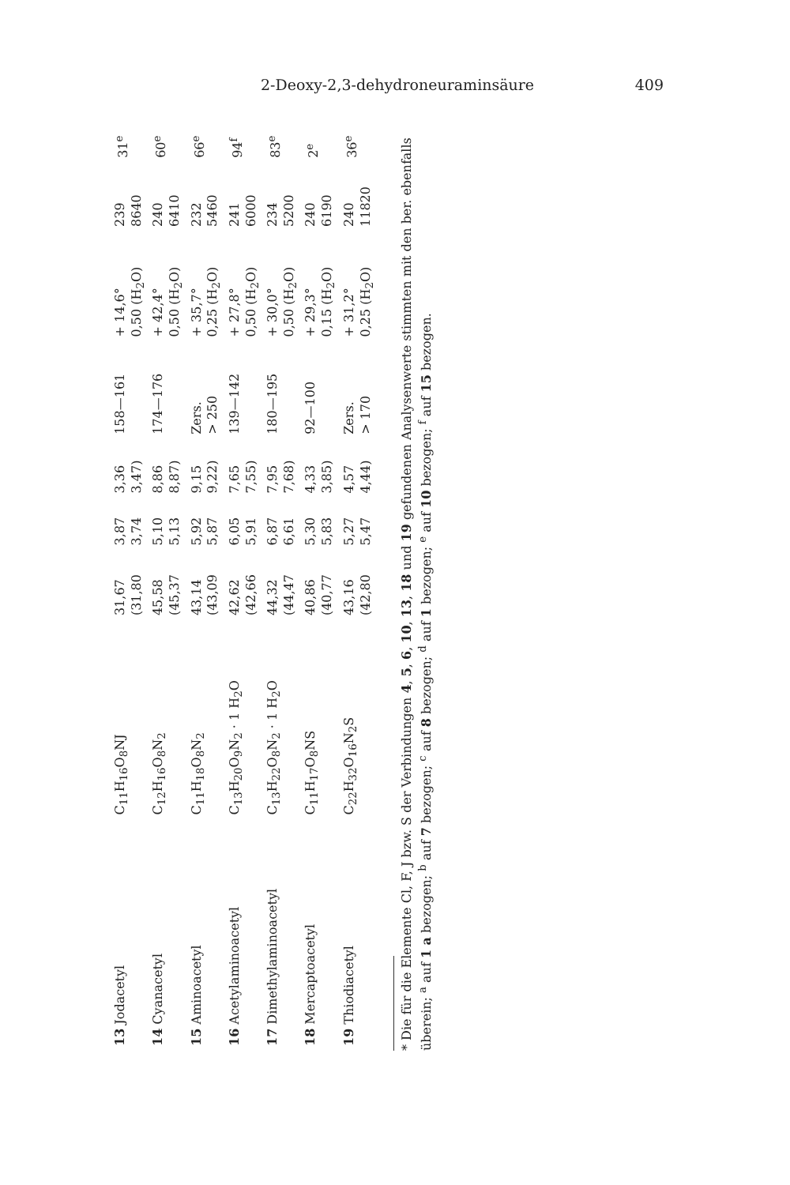2-Deoxy-2,3-dehydroneuraminsäure 409
| 13 Jodacetyl | C<sub>11</sub>H<sub>16</sub>O<sub>8</sub>NJ | 31,67 (31,80 | 3,87 3,74 | 3,36 3,47) | 158—161 | + 14,6° 0,50 (H<sub>2</sub>O) | 239 8640 | 31<sup>e</sup> |
| 14 Cyanacetyl | C<sub>12</sub>H<sub>16</sub>O<sub>8</sub>N<sub>2</sub> | 45,58 (45,37 | 5,10 5,13 | 8,86 8,87) | 174—176 | + 42,4° 0,50 (H<sub>2</sub>O) | 240 6410 | 60<sup>e</sup> |
| 15 Aminoacetyl | C<sub>11</sub>H<sub>18</sub>O<sub>8</sub>N<sub>2</sub> | 43,14 (43,09 | 5,92 5,87 | 9,15 9,22) | Zers. > 250 | + 35,7° 0,25 (H<sub>2</sub>O) | 232 5460 | 66<sup>e</sup> |
| 16 Acetylaminoacetyl | C<sub>13</sub>H<sub>20</sub>O<sub>9</sub>N<sub>2</sub> · 1 H<sub>2</sub>O | 42,62 (42,66 | 6,05 5,91 | 7,65 7,55) | 139—142 | + 27,8° 0,50 (H<sub>2</sub>O) | 241 6000 | 94<sup>f</sup> |
| 17 Dimethylaminoacetyl | C<sub>13</sub>H<sub>22</sub>O<sub>8</sub>N<sub>2</sub> · 1 H<sub>2</sub>O | 44,32 (44,47 | 6,87 6,61 | 7,95 7,68) | 180—195 | + 30,0° 0,50 (H<sub>2</sub>O) | 234 5200 | 83<sup>e</sup> |
| 18 Mercaptoacetyl | C<sub>11</sub>H<sub>17</sub>O<sub>8</sub>NS | 40,86 (40,77 | 5,30 5,83 | 4,33 3,85) | 92—100 | + 29,3° 0,15 (H<sub>2</sub>O) | 240 6190 | 2<sup>e</sup> |
| 19 Thiodiacetyl | C<sub>22</sub>H<sub>32</sub>O<sub>16</sub>N<sub>2</sub>S | 43,16 (42,80 | 5,27 5,47 | 4,57 4,44) | Zers. > 170 | + 31,2° 0,25 (H<sub>2</sub>O) | 240 11820 | 36<sup>e</sup> |
* Die für die Elemente Cl, F, J bzw. S der Verbindungen 4, 5, 6, 10, 13, 18 und 19 gefundenen Analysenwerte stimmten mit den ber. ebenfalls überein; <sup>a</sup> auf 1 a bezogen; <sup>b</sup> auf 7 bezogen; <sup>c</sup> auf 8 bezogen; <sup>d</sup> auf 1 bezogen; <sup>e</sup> auf 10 bezogen; <sup>f</sup> auf 15 bezogen.